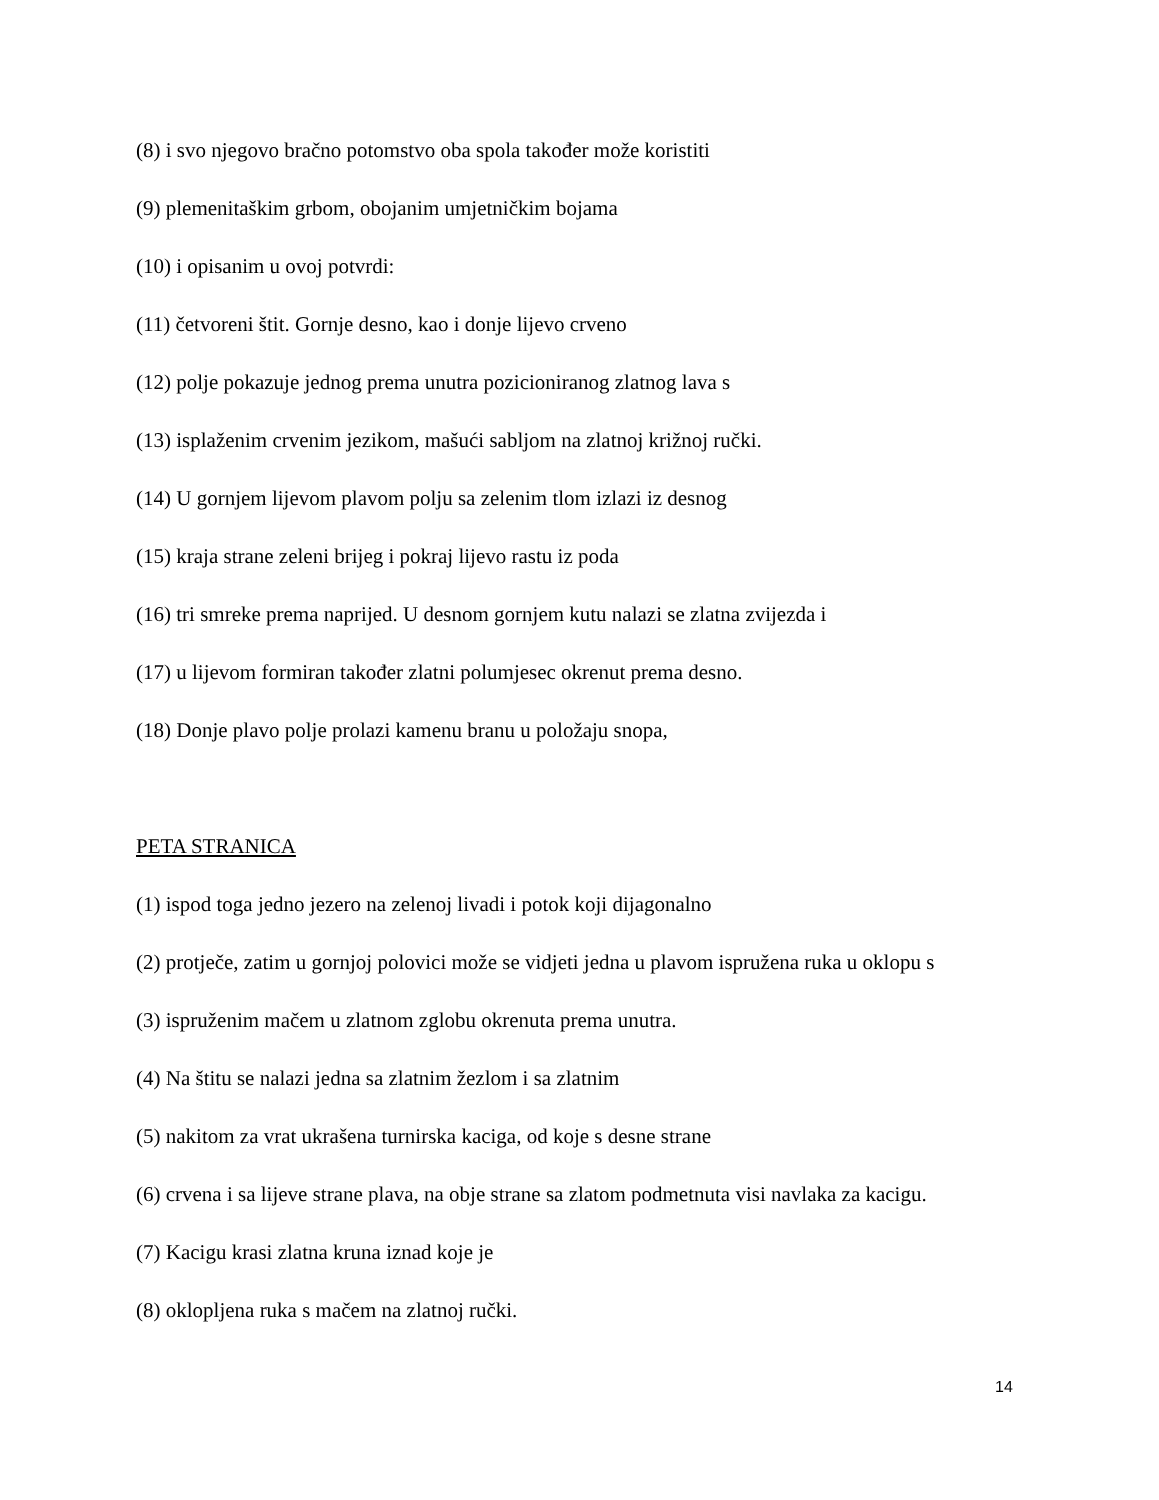(8) i svo njegovo bračno potomstvo oba spola također može koristiti
(9) plemenitaškim grbom, obojanim umjetničkim bojama
(10) i opisanim u ovoj potvrdi:
(11) četvoreni štit. Gornje desno, kao i donje lijevo crveno
(12) polje pokazuje jednog prema unutra pozicioniranog zlatnog lava s
(13) isplaženim crvenim jezikom, mašući sabljom na zlatnoj križnoj ručki.
(14) U gornjem lijevom plavom polju sa zelenim tlom izlazi iz desnog
(15) kraja strane zeleni brijeg i pokraj lijevo rastu iz poda
(16) tri smreke prema naprijed. U desnom gornjem kutu nalazi se zlatna zvijezda i
(17) u lijevom formiran također zlatni polumjesec okrenut prema desno.
(18) Donje plavo polje prolazi kamenu branu u položaju snopa,
PETA STRANICA
(1) ispod toga jedno jezero na zelenoj livadi i potok koji dijagonalno
(2) protječe, zatim u gornjoj polovici može se vidjeti jedna u plavom ispružena ruka u oklopu s
(3) ispruženim mačem u zlatnom zglobu okrenuta prema unutra.
(4) Na štitu se nalazi jedna sa zlatnim žezlom i sa zlatnim
(5) nakitom za vrat ukrašena turnirska kaciga, od koje s desne strane
(6) crvena i sa lijeve strane plava, na obje strane sa zlatom podmetnuta visi navlaka za kacigu.
(7) Kacigu krasi zlatna kruna iznad koje je
(8) oklopljena ruka s mačem na zlatnoj ručki.
14